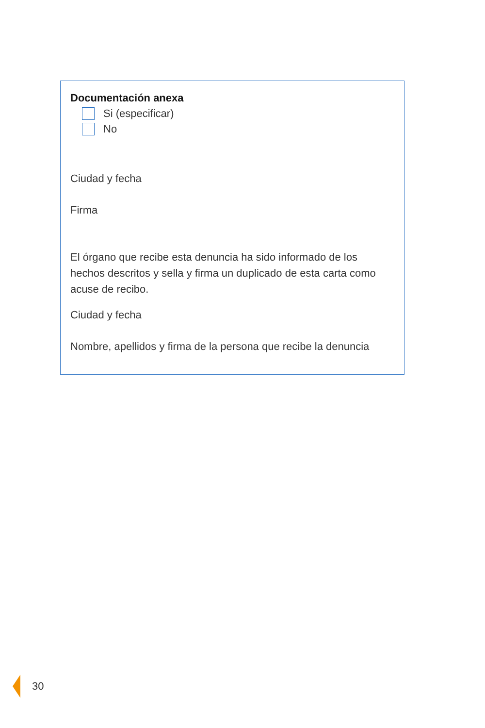Documentación anexa
Si (especificar)
No
Ciudad y fecha
Firma
El órgano que recibe esta denuncia ha sido informado de los hechos descritos y sella y firma un duplicado de esta carta como acuse de recibo.
Ciudad y fecha
Nombre, apellidos y firma de la persona que recibe la denuncia
30